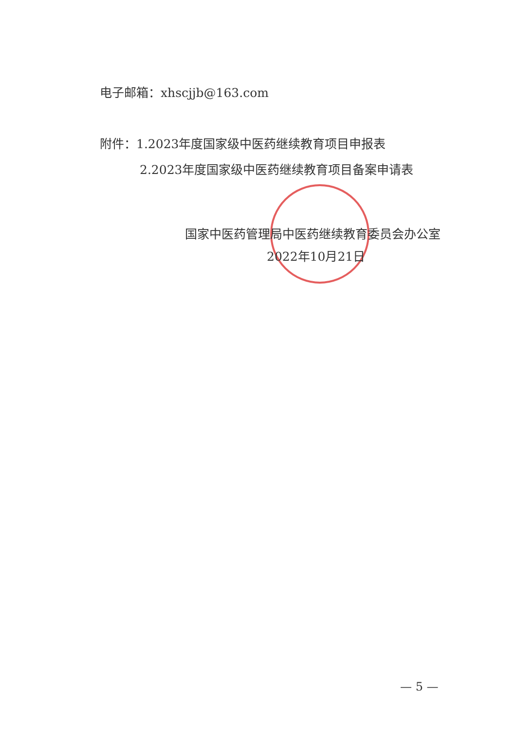电子邮箱：xhscjjb@163.com
附件：1.2023年度国家级中医药继续教育项目申报表
2.2023年度国家级中医药继续教育项目备案申请表
国家中医药管理局中医药继续教育委员会办公室
2022年10月21日
— 5 —